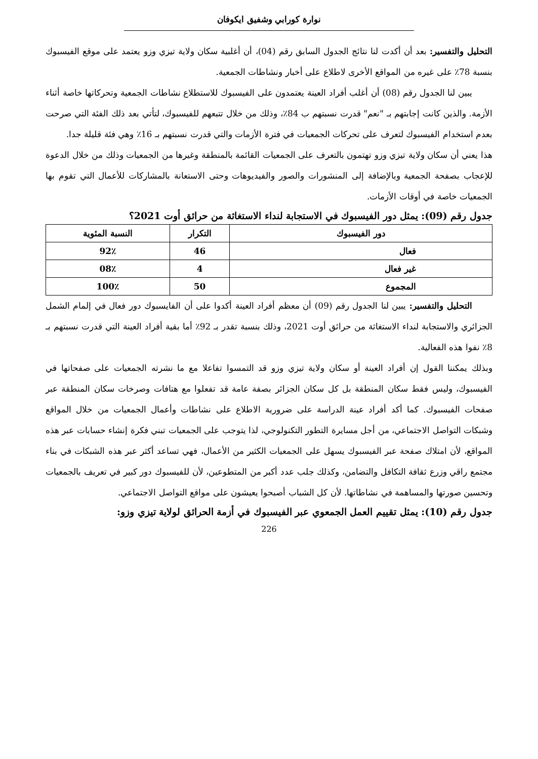نوارة كورابي وشفيق ايكوفان
التحليل والتفسير: بعد أن أكدت لنا نتائج الجدول السابق رقم (04)، أن أغلبية سكان ولاية تيزي وزو يعتمد على موقع الفيسبوك بنسبة 78٪ على غيره من المواقع الأخرى لاطلاع على أخبار ونشاطات الجمعية.
يبين لنا الجدول رقم (08) أن أغلب أفراد العينة يعتمدون على الفيسبوك للاستطلاع نشاطات الجمعية وتحركاتها خاصة أثناء الأزمة. والذين كانت إجابتهم بـ "نعم" قدرت نسبتهم ب 84٪، وذلك من خلال تتبعهم للفيسبوك، لتأتي بعد ذلك الفئة التي صرحت بعدم استخدام الفيسبوك لتعرف على تحركات الجمعيات في فترة الأزمات والتي قدرت نسبتهم بـ 16٪ وهي فئة قليلة جدا.
هذا يعني أن سكان ولاية تيزي وزو تهتمون بالتعرف على الجمعيات القائمة بالمنطقة وغيرها من الجمعيات وذلك من خلال الدعوة للإعجاب بصفحة الجمعية وبالإضافة إلى المنشورات والصور والفيديوهات وحتى الاستعانة بالمشاركات للأعمال التي تقوم بها الجمعيات خاصة في أوقات الأزمات.
جدول رقم (09): يمثل دور الفيسبوك في الاستجابة لنداء الاستغاثة من حرائق أوت 2021؟
| دور الفيسبوك | التكرار | النسبة المئوية |
| --- | --- | --- |
| فعال | 46 | 92٪ |
| غير فعال | 4 | 08٪ |
| المجموع | 50 | 100٪ |
التحليل والتفسير: يبين لنا الجدول رقم (09) أن معظم أفراد العينة أكدوا على أن الفايسبوك دور فعال في إلمام الشمل الجزائري والاستجابة لنداء الاستغاثة من حرائق أوت 2021، وذلك بنسبة تقدر بـ 92٪ أما بقية أفراد العينة التي قدرت نسبتهم بـ 8٪ نفوا هذه الفعالية.
وبذلك يمكننا القول إن أفراد العينة أو سكان ولاية تيزي وزو قد التمسوا تفاعلا مع ما نشرته الجمعيات على صفحاتها في الفيسبوك، وليس فقط سكان المنطقة بل كل سكان الجزائر بصفة عامة قد تفعلوا مع هتافات وصرخات سكان المنطقة عبر صفحات الفيسبوك. كما أكد أفراد عينة الدراسة على ضرورية الاطلاع على نشاطات وأعمال الجمعيات من خلال المواقع وشبكات التواصل الاجتماعي، من أجل مسايرة التطور التكنولوجي، لذا يتوجب على الجمعيات تبني فكرة إنشاء حسابات عبر هذه المواقع، لأن امتلاك صفحة عبر الفيسبوك يسهل على الجمعيات الكثير من الأعمال، فهي تساعد أكثر عبر هذه الشبكات في بناء مجتمع راقي وزرع ثقافة التكافل والتضامن، وكذلك جلب عدد أكبر من المتطوعين، لأن للفيسبوك دور كبير في تعريف بالجمعيات وتحسين صورتها والمساهمة في نشاطاتها. لأن كل الشباب أصبحوا يعيشون على مواقع التواصل الاجتماعي.
جدول رقم (10): يمثل تقييم العمل الجمعوي عبر الفيسبوك في أزمة الحرائق لولاية تيزي وزو:
226